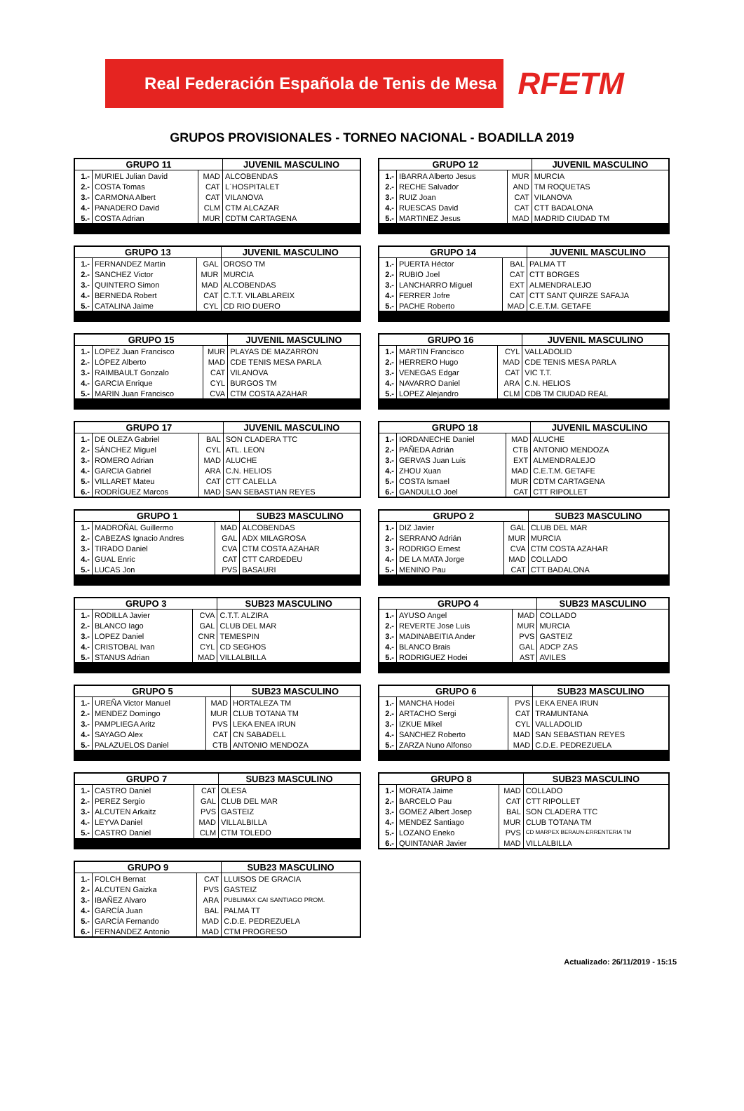Real Federación Española de Tenis de Mesa
RFETM
GRUPOS PROVISIONALES - TORNEO NACIONAL - BOADILLA 2019
| GRUPO 11 | | | JUVENIL MASCULINO |
| --- | --- | --- | --- |
| 1.- | MURIEL Julian David | MAD | ALCOBENDAS |
| 2.- | COSTA Tomas | CAT | L´HOSPITALET |
| 3.- | CARMONA Albert | CAT | VILANOVA |
| 4.- | PANADERO David | CLM | CTM ALCAZAR |
| 5.- | COSTA Adrian | MUR | CDTM CARTAGENA |
| GRUPO 12 | | | JUVENIL MASCULINO |
| --- | --- | --- | --- |
| 1.- | IBARRA Alberto Jesus | MUR | MURCIA |
| 2.- | RECHE Salvador | AND | TM ROQUETAS |
| 3.- | RUIZ Joan | CAT | VILANOVA |
| 4.- | RUESCAS David | CAT | CTT BADALONA |
| 5.- | MARTINEZ Jesus | MAD | MADRID CIUDAD TM |
| GRUPO 13 | | | JUVENIL MASCULINO |
| --- | --- | --- | --- |
| 1.- | FERNANDEZ Martin | GAL | OROSO TM |
| 2.- | SANCHEZ Victor | MUR | MURCIA |
| 3.- | QUINTERO Simon | MAD | ALCOBENDAS |
| 4.- | BERNEDA Robert | CAT | C.T.T. VILABLAREIX |
| 5.- | CATALINA Jaime | CYL | CD RIO DUERO |
| GRUPO 14 | | | JUVENIL MASCULINO |
| --- | --- | --- | --- |
| 1.- | PUERTA Héctor | BAL | PALMA TT |
| 2.- | RUBIO Joel | CAT | CTT BORGES |
| 3.- | LANCHARRO Miguel | EXT | ALMENDRALEJO |
| 4.- | FERRER Jofre | CAT | CTT SANT QUIRZE SAFAJA |
| 5.- | PACHE Roberto | MAD | C.E.T.M. GETAFE |
| GRUPO 15 | | | JUVENIL MASCULINO |
| --- | --- | --- | --- |
| 1.- | LOPEZ Juan Francisco | MUR | PLAYAS DE MAZARRON |
| 2.- | LÓPEZ Alberto | MAD | CDE TENIS MESA PARLA |
| 3.- | RAIMBAULT Gonzalo | CAT | VILANOVA |
| 4.- | GARCIA Enrique | CYL | BURGOS TM |
| 5.- | MARIN Juan Francisco | CVA | CTM COSTA AZAHAR |
| GRUPO 16 | | | JUVENIL MASCULINO |
| --- | --- | --- | --- |
| 1.- | MARTIN Francisco | CYL | VALLADOLID |
| 2.- | HERRERO Hugo | MAD | CDE TENIS MESA PARLA |
| 3.- | VENEGAS Edgar | CAT | VIC T.T. |
| 4.- | NAVARRO Daniel | ARA | C.N. HELIOS |
| 5.- | LOPEZ Alejandro | CLM | CDB TM CIUDAD REAL |
| GRUPO 17 | | | JUVENIL MASCULINO |
| --- | --- | --- | --- |
| 1.- | DE OLEZA Gabriel | BAL | SON CLADERA TTC |
| 2.- | SÁNCHEZ Miguel | CYL | ATL. LEON |
| 3.- | ROMERO Adrian | MAD | ALUCHE |
| 4.- | GARCIA Gabriel | ARA | C.N. HELIOS |
| 5.- | VILLARET Mateu | CAT | CTT CALELLA |
| 6.- | RODRÍGUEZ Marcos | MAD | SAN SEBASTIAN REYES |
| GRUPO 18 | | | JUVENIL MASCULINO |
| --- | --- | --- | --- |
| 1.- | IORDANECHE Daniel | MAD | ALUCHE |
| 2.- | PAÑEDA Adrián | CTB | ANTONIO MENDOZA |
| 3.- | GERVAS Juan Luis | EXT | ALMENDRALEJO |
| 4.- | ZHOU Xuan | MAD | C.E.T.M. GETAFE |
| 5.- | COSTA Ismael | MUR | CDTM CARTAGENA |
| 6.- | GANDULLO Joel | CAT | CTT RIPOLLET |
| GRUPO 1 | | | SUB23 MASCULINO |
| --- | --- | --- | --- |
| 1.- | MADROÑAL Guillermo | MAD | ALCOBENDAS |
| 2.- | CABEZAS Ignacio Andres | GAL | ADX MILAGROSA |
| 3.- | TIRADO Daniel | CVA | CTM COSTA AZAHAR |
| 4.- | GUAL Enric | CAT | CTT CARDEDEU |
| 5.- | LUCAS Jon | PVS | BASAURI |
| GRUPO 2 | | | SUB23 MASCULINO |
| --- | --- | --- | --- |
| 1.- | DIZ Javier | GAL | CLUB DEL MAR |
| 2.- | SERRANO Adrián | MUR | MURCIA |
| 3.- | RODRIGO Ernest | CVA | CTM COSTA AZAHAR |
| 4.- | DE LA MATA Jorge | MAD | COLLADO |
| 5.- | MENINO Pau | CAT | CTT BADALONA |
| GRUPO 3 | | | SUB23 MASCULINO |
| --- | --- | --- | --- |
| 1.- | RODILLA Javier | CVA | C.T.T. ALZIRA |
| 2.- | BLANCO Iago | GAL | CLUB DEL MAR |
| 3.- | LOPEZ Daniel | CNR | TEMESPIN |
| 4.- | CRISTOBAL Ivan | CYL | CD SEGHOS |
| 5.- | STANUS Adrian | MAD | VILLALBILLA |
| GRUPO 4 | | | SUB23 MASCULINO |
| --- | --- | --- | --- |
| 1.- | AYUSO Angel | MAD | COLLADO |
| 2.- | REVERTE Jose Luis | MUR | MURCIA |
| 3.- | MADINABEITIA Ander | PVS | GASTEIZ |
| 4.- | BLANCO Brais | GAL | ADCP ZAS |
| 5.- | RODRIGUEZ Hodei | AST | AVILES |
| GRUPO 5 | | | SUB23 MASCULINO |
| --- | --- | --- | --- |
| 1.- | UREÑA Victor Manuel | MAD | HORTALEZA TM |
| 2.- | MENDEZ Domingo | MUR | CLUB TOTANA TM |
| 3.- | PAMPLIEGA Aritz | PVS | LEKA ENEA IRUN |
| 4.- | SAYAGO Alex | CAT | CN SABADELL |
| 5.- | PALAZUELOS Daniel | CTB | ANTONIO MENDOZA |
| GRUPO 6 | | | SUB23 MASCULINO |
| --- | --- | --- | --- |
| 1.- | MANCHA Hodei | PVS | LEKA ENEA IRUN |
| 2.- | ARTACHO Sergi | CAT | TRAMUNTANA |
| 3.- | IZKUE Mikel | CYL | VALLADOLID |
| 4.- | SANCHEZ Roberto | MAD | SAN SEBASTIAN REYES |
| 5.- | ZARZA Nuno Alfonso | MAD | C.D.E. PEDREZUELA |
| GRUPO 7 | | | SUB23 MASCULINO |
| --- | --- | --- | --- |
| 1.- | CASTRO Daniel | CAT | OLESA |
| 2.- | PEREZ Sergio | GAL | CLUB DEL MAR |
| 3.- | ALCUTEN Arkaitz | PVS | GASTEIZ |
| 4.- | LEYVA Daniel | MAD | VILLALBILLA |
| 5.- | CASTRO Daniel | CLM | CTM TOLEDO |
| GRUPO 8 | | | SUB23 MASCULINO |
| --- | --- | --- | --- |
| 1.- | MORATA Jaime | MAD | COLLADO |
| 2.- | BARCELO Pau | CAT | CTT RIPOLLET |
| 3.- | GOMEZ Albert Josep | BAL | SON CLADERA TTC |
| 4.- | MENDEZ Santiago | MUR | CLUB TOTANA TM |
| 5.- | LOZANO Eneko | PVS | CD MARPEX BERAUN-ERRENTERIA TM |
| 6.- | QUINTANAR Javier | MAD | VILLALBILLA |
| GRUPO 9 | | | SUB23 MASCULINO |
| --- | --- | --- | --- |
| 1.- | FOLCH Bernat | CAT | LLUISOS DE GRACIA |
| 2.- | ALCUTEN Gaizka | PVS | GASTEIZ |
| 3.- | IBAÑEZ Alvaro | ARA | PUBLIMAX CAI SANTIAGO PROM. |
| 4.- | GARCÍA Juan | BAL | PALMA TT |
| 5.- | GARCÍA Fernando | MAD | C.D.E. PEDREZUELA |
| 6.- | FERNANDEZ Antonio | MAD | CTM PROGRESO |
Actualizado: 26/11/2019 - 15:15